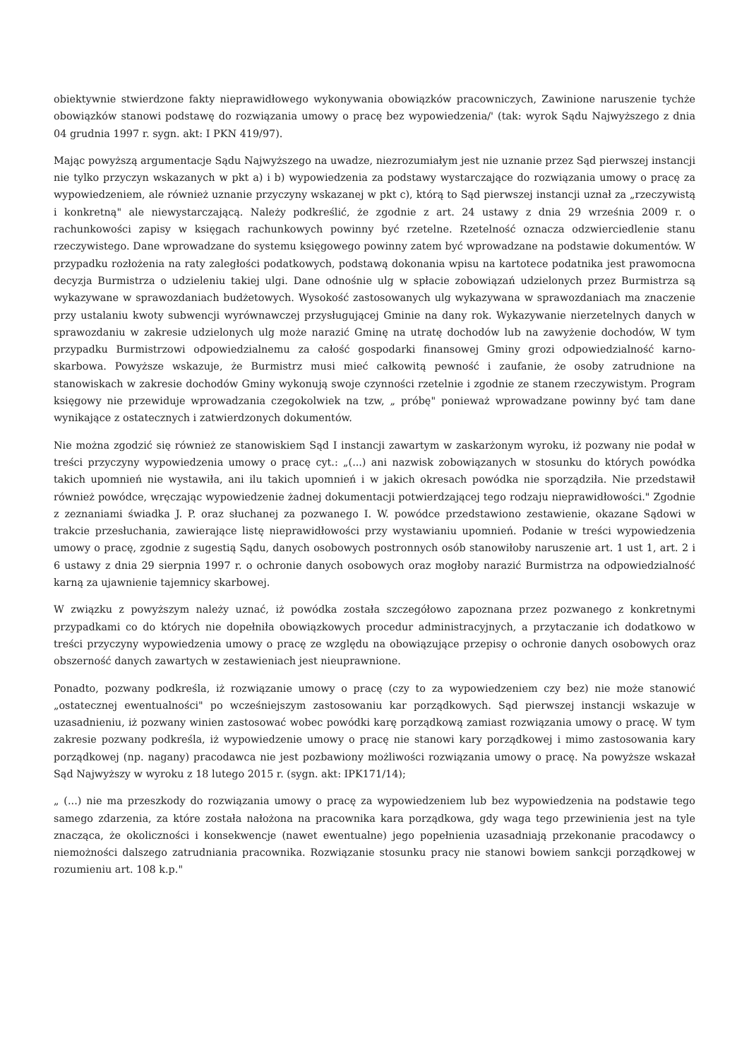obiektywnie stwierdzone fakty nieprawidłowego wykonywania obowiązków pracowniczych, Zawinione naruszenie tychże obowiązków stanowi podstawę do rozwiązania umowy o pracę bez wypowiedzenia/' (tak: wyrok Sądu Najwyższego z dnia 04 grudnia 1997 r. sygn. akt: I PKN 419/97).
Mając powyższą argumentacje Sądu Najwyższego na uwadze, niezrozumiałym jest nie uznanie przez Sąd pierwszej instancji nie tylko przyczyn wskazanych w pkt a) i b) wypowiedzenia za podstawy wystarczające do rozwiązania umowy o pracę za wypowiedzeniem, ale również uznanie przyczyny wskazanej w pkt c), którą to Sąd pierwszej instancji uznał za „rzeczywistą i konkretną" ale niewystarczającą. Należy podkreślić, że zgodnie z art. 24 ustawy z dnia 29 września 2009 r. o rachunkowości zapisy w księgach rachunkowych powinny być rzetelne. Rzetelność oznacza odzwierciedlenie stanu rzeczywistego. Dane wprowadzane do systemu księgowego powinny zatem być wprowadzane na podstawie dokumentów. W przypadku rozłożenia na raty zaległości podatkowych, podstawą dokonania wpisu na kartotece podatnika jest prawomocna decyzja Burmistrza o udzieleniu takiej ulgi. Dane odnośnie ulg w spłacie zobowiązań udzielonych przez Burmistrza są wykazywane w sprawozdaniach budżetowych. Wysokość zastosowanych ulg wykazywana w sprawozdaniach ma znaczenie przy ustalaniu kwoty subwencji wyrównawczej przysługującej Gminie na dany rok. Wykazywanie nierzetelnych danych w sprawozdaniu w zakresie udzielonych ulg może narazić Gminę na utratę dochodów lub na zawyżenie dochodów, W tym przypadku Burmistrzowi odpowiedzialnemu za całość gospodarki finansowej Gminy grozi odpowiedzialność karno-skarbowa. Powyższe wskazuje, że Burmistrz musi mieć całkowitą pewność i zaufanie, że osoby zatrudnione na stanowiskach w zakresie dochodów Gminy wykonują swoje czynności rzetelnie i zgodnie ze stanem rzeczywistym. Program księgowy nie przewiduje wprowadzania czegokolwiek na tzw, „ próbę" ponieważ wprowadzane powinny być tam dane wynikające z ostatecznych i zatwierdzonych dokumentów.
Nie można zgodzić się również ze stanowiskiem Sąd I instancji zawartym w zaskarżonym wyroku, iż pozwany nie podał w treści przyczyny wypowiedzenia umowy o pracę cyt.: „(...) ani nazwisk zobowiązanych w stosunku do których powódka takich upomnień nie wystawiła, ani ilu takich upomnień i w jakich okresach powódka nie sporządziła. Nie przedstawił również powódce, wręczając wypowiedzenie żadnej dokumentacji potwierdzającej tego rodzaju nieprawidłowości." Zgodnie z zeznaniami świadka J. P. oraz słuchanej za pozwanego I. W. powódce przedstawiono zestawienie, okazane Sądowi w trakcie przesłuchania, zawierające listę nieprawidłowości przy wystawianiu upomnień. Podanie w treści wypowiedzenia umowy o pracę, zgodnie z sugestią Sądu, danych osobowych postronnych osób stanowiłoby naruszenie art. 1 ust 1, art. 2 i 6 ustawy z dnia 29 sierpnia 1997 r. o ochronie danych osobowych oraz mogłoby narazić Burmistrza na odpowiedzialność karną za ujawnienie tajemnicy skarbowej.
W związku z powyższym należy uznać, iż powódka została szczegółowo zapoznana przez pozwanego z konkretnymi przypadkami co do których nie dopełniła obowiązkowych procedur administracyjnych, a przytaczanie ich dodatkowo w treści przyczyny wypowiedzenia umowy o pracę ze względu na obowiązujące przepisy o ochronie danych osobowych oraz obszerność danych zawartych w zestawieniach jest nieuprawnione.
Ponadto, pozwany podkreśla, iż rozwiązanie umowy o pracę (czy to za wypowiedzeniem czy bez) nie może stanowić „ostatecznej ewentualności" po wcześniejszym zastosowaniu kar porządkowych. Sąd pierwszej instancji wskazuje w uzasadnieniu, iż pozwany winien zastosować wobec powódki karę porządkową zamiast rozwiązania umowy o pracę. W tym zakresie pozwany podkreśla, iż wypowiedzenie umowy o pracę nie stanowi kary porządkowej i mimo zastosowania kary porządkowej (np. nagany) pracodawca nie jest pozbawiony możliwości rozwiązania umowy o pracę. Na powyższe wskazał Sąd Najwyższy w wyroku z 18 lutego 2015 r. (sygn. akt: IPK171/14);
„ (...) nie ma przeszkody do rozwiązania umowy o pracę za wypowiedzeniem lub bez wypowiedzenia na podstawie tego samego zdarzenia, za które została nałożona na pracownika kara porządkowa, gdy waga tego przewinienia jest na tyle znacząca, że okoliczności i konsekwencje (nawet ewentualne) jego popełnienia uzasadniają przekonanie pracodawcy o niemożności dalszego zatrudniania pracownika. Rozwiązanie stosunku pracy nie stanowi bowiem sankcji porządkowej w rozumieniu art. 108 k.p."